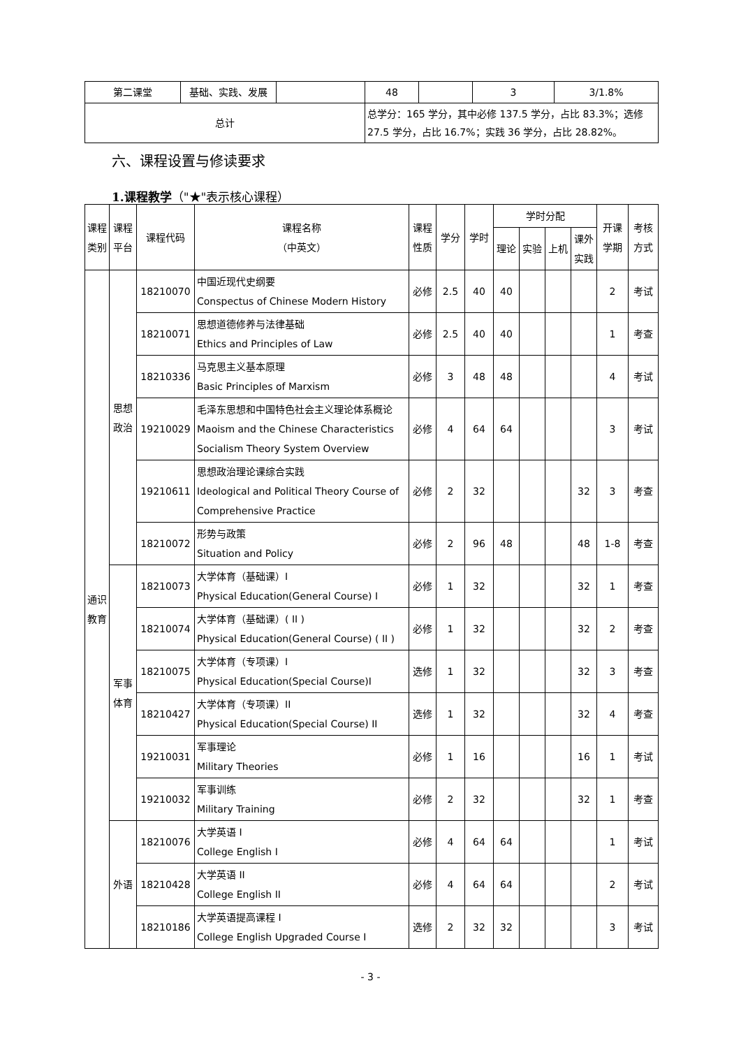| 第二课堂 | 基础、实践、发展 | | 48 | | 3 | 3/1.8% |
| 总计 | | | 总学分：165 学分，其中必修 137.5 学分，占比 83.3%；选修 27.5 学分，占比 16.7%；实践 36 学分，占比 28.82%。 | | | |
六、课程设置与修读要求
1.课程教学（"★"表示核心课程）
| 课程类别 | 课程平台 | 课程代码 | 课程名称 （中英文） | 课程性质 | 学分 | 学时 | 学时分配 | | | | 开课学期 | 考核方式 |
| --- | --- | --- | --- | --- | --- | --- | --- | --- | --- | --- | --- | --- |
| | | | | | | | 理论 | 实验 | 上机 | 课外实践 | | |
| 通识教育 | 思想政治 | 18210070 | 中国近现代史纲要 Conspectus of Chinese Modern History | 必修 | 2.5 | 40 | 40 | | | | 2 | 考试 |
| | | 18210071 | 思想道德修养与法律基础 Ethics and Principles of Law | 必修 | 2.5 | 40 | 40 | | | | 1 | 考查 |
| | | 18210336 | 马克思主义基本原理 Basic Principles of Marxism | 必修 | 3 | 48 | 48 | | | | 4 | 考试 |
| | | 19210029 | 毛泽东思想和中国特色社会主义理论体系概论 Maoism and the Chinese Characteristics Socialism Theory System Overview | 必修 | 4 | 64 | 64 | | | | 3 | 考试 |
| | | 19210611 | 思想政治理论课综合实践 Ideological and Political Theory Course of Comprehensive Practice | 必修 | 2 | 32 | | | | 32 | 3 | 考查 |
| | | 18210072 | 形势与政策 Situation and Policy | 必修 | 2 | 96 | 48 | | | 48 | 1-8 | 考查 |
| | 军事体育 | 18210073 | 大学体育（基础课）I Physical Education(General Course) I | 必修 | 1 | 32 | | | | 32 | 1 | 考查 |
| | | 18210074 | 大学体育（基础课）( II ) Physical Education(General Course) ( II ) | 必修 | 1 | 32 | | | | 32 | 2 | 考查 |
| | | 18210075 | 大学体育（专项课）I Physical Education(Special Course)I | 选修 | 1 | 32 | | | | 32 | 3 | 考查 |
| | | 18210427 | 大学体育（专项课）II Physical Education(Special Course) II | 选修 | 1 | 32 | | | | 32 | 4 | 考查 |
| | | 19210031 | 军事理论 Military Theories | 必修 | 1 | 16 | | | | 16 | 1 | 考试 |
| | | 19210032 | 军事训练 Military Training | 必修 | 2 | 32 | | | | 32 | 1 | 考查 |
| | 外语 | 18210076 | 大学英语 I College English I | 必修 | 4 | 64 | 64 | | | | 1 | 考试 |
| | | 18210428 | 大学英语 II College English II | 必修 | 4 | 64 | 64 | | | | 2 | 考试 |
| | | 18210186 | 大学英语提高课程 I College English Upgraded Course I | 选修 | 2 | 32 | 32 | | | | 3 | 考试 |
- 3 -